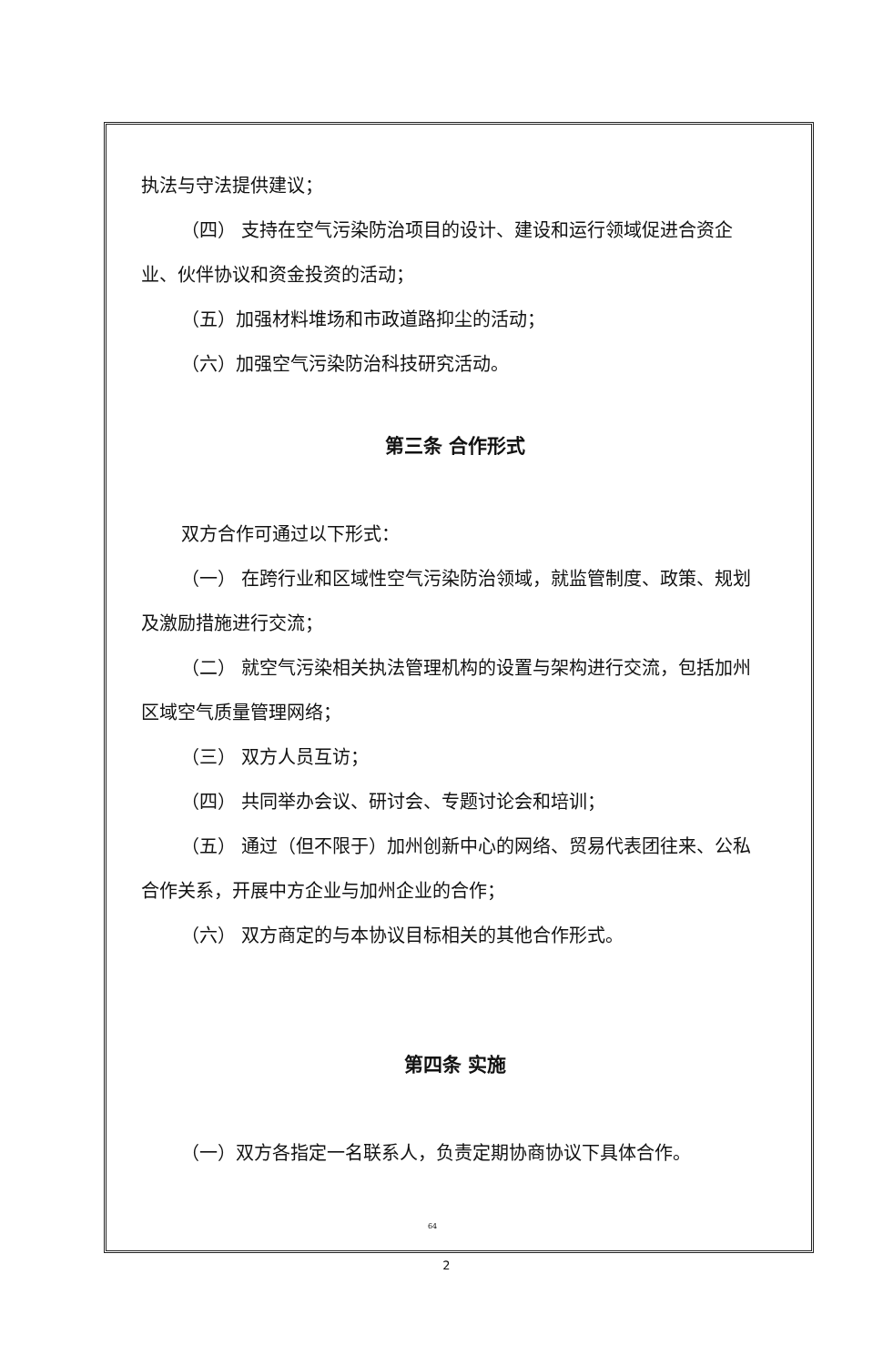执法与守法提供建议；
（四） 支持在空气污染防治项目的设计、建设和运行领域促进合资企业、伙伴协议和资金投资的活动；
（五）加强材料堆场和市政道路抑尘的活动；
（六）加强空气污染防治科技研究活动。
第三条 合作形式
双方合作可通过以下形式：
（一） 在跨行业和区域性空气污染防治领域，就监管制度、政策、规划及激励措施进行交流；
（二） 就空气污染相关执法管理机构的设置与架构进行交流，包括加州区域空气质量管理网络；
（三） 双方人员互访；
（四） 共同举办会议、研讨会、专题讨论会和培训；
（五） 通过（但不限于）加州创新中心的网络、贸易代表团往来、公私合作关系，开展中方企业与加州企业的合作；
（六） 双方商定的与本协议目标相关的其他合作形式。
第四条 实施
（一）双方各指定一名联系人，负责定期协商协议下具体合作。
64
2